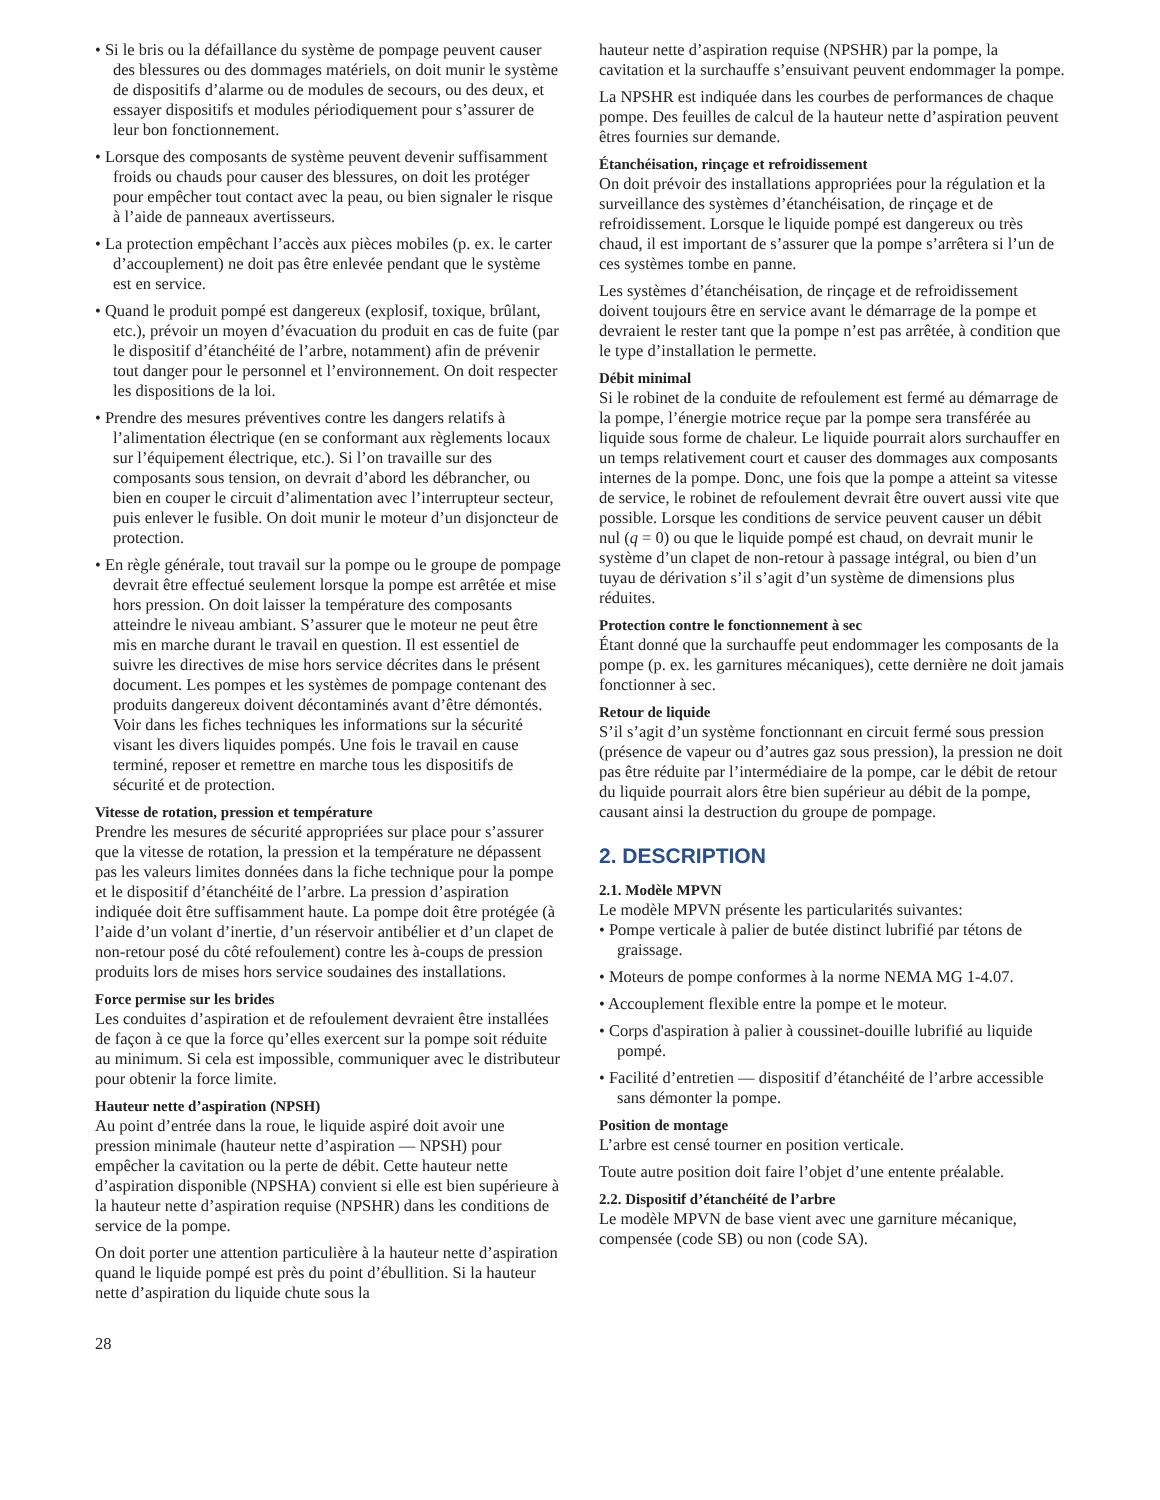• Si le bris ou la défaillance du système de pompage peuvent causer des blessures ou des dommages matériels, on doit munir le système de dispositifs d’alarme ou de modules de secours, ou des deux, et essayer dispositifs et modules périodiquement pour s’assurer de leur bon fonctionnement.
• Lorsque des composants de système peuvent devenir suffisamment froids ou chauds pour causer des blessures, on doit les protéger pour empêcher tout contact avec la peau, ou bien signaler le risque à l’aide de panneaux avertisseurs.
• La protection empêchant l’accès aux pièces mobiles (p. ex. le carter d’accouplement) ne doit pas être enlevée pendant que le système est en service.
• Quand le produit pompé est dangereux (explosif, toxique, brûlant, etc.), prévoir un moyen d’évacuation du produit en cas de fuite (par le dispositif d’étanchéité de l’arbre, notamment) afin de prévenir tout danger pour le personnel et l’environnement. On doit respecter les dispositions de la loi.
• Prendre des mesures préventives contre les dangers relatifs à l’alimentation électrique (en se conformant aux règlements locaux sur l’équipement électrique, etc.). Si l’on travaille sur des composants sous tension, on devrait d’abord les débrancher, ou bien en couper le circuit d’alimentation avec l’interrupteur secteur, puis enlever le fusible. On doit munir le moteur d’un disjoncteur de protection.
• En règle générale, tout travail sur la pompe ou le groupe de pompage devrait être effectué seulement lorsque la pompe est arrêtée et mise hors pression. On doit laisser la température des composants atteindre le niveau ambiant. S’assurer que le moteur ne peut être mis en marche durant le travail en question. Il est essentiel de suivre les directives de mise hors service décrites dans le présent document. Les pompes et les systèmes de pompage contenant des produits dangereux doivent décontaminés avant d’être démontés. Voir dans les fiches techniques les informations sur la sécurité visant les divers liquides pompés. Une fois le travail en cause terminé, reposer et remettre en marche tous les dispositifs de sécurité et de protection.
Vitesse de rotation, pression et température
Prendre les mesures de sécurité appropriées sur place pour s’assurer que la vitesse de rotation, la pression et la température ne dépassent pas les valeurs limites données dans la fiche technique pour la pompe et le dispositif d’étanchéité de l’arbre. La pression d’aspiration indiquée doit être suffisamment haute. La pompe doit être protégée (à l’aide d’un volant d’inertie, d’un réservoir antibélier et d’un clapet de non-retour posé du côté refoulement) contre les à-coups de pression produits lors de mises hors service soudaines des installations.
Force permise sur les brides
Les conduites d’aspiration et de refoulement devraient être installées de façon à ce que la force qu’elles exercent sur la pompe soit réduite au minimum. Si cela est impossible, communiquer avec le distributeur pour obtenir la force limite.
Hauteur nette d’aspiration (NPSH)
Au point d’entrée dans la roue, le liquide aspiré doit avoir une pression minimale (hauteur nette d’aspiration — NPSH) pour empêcher la cavitation ou la perte de débit. Cette hauteur nette d’aspiration disponible (NPSHA) convient si elle est bien supérieure à la hauteur nette d’aspiration requise (NPSHR) dans les conditions de service de la pompe.
On doit porter une attention particulière à la hauteur nette d’aspiration quand le liquide pompé est près du point d’ébullition. Si la hauteur nette d’aspiration du liquide chute sous la
hauteur nette d’aspiration requise (NPSHR) par la pompe, la cavitation et la surchauffe s’ensuivant peuvent endommager la pompe.
La NPSHR est indiquée dans les courbes de performances de chaque pompe. Des feuilles de calcul de la hauteur nette d’aspiration peuvent êtres fournies sur demande.
Étanchéisation, rinçage et refroidissement
On doit prévoir des installations appropriées pour la régulation et la surveillance des systèmes d’étanchéisation, de rinçage et de refroidissement. Lorsque le liquide pompé est dangereux ou très chaud, il est important de s’assurer que la pompe s’arrêtera si l’un de ces systèmes tombe en panne.
Les systèmes d’étanchéisation, de rinçage et de refroidissement doivent toujours être en service avant le démarrage de la pompe et devraient le rester tant que la pompe n’est pas arrêtée, à condition que le type d’installation le permette.
Débit minimal
Si le robinet de la conduite de refoulement est fermé au démarrage de la pompe, l’énergie motrice reçue par la pompe sera transférée au liquide sous forme de chaleur. Le liquide pourrait alors surchauffer en un temps relativement court et causer des dommages aux composants internes de la pompe. Donc, une fois que la pompe a atteint sa vitesse de service, le robinet de refoulement devrait être ouvert aussi vite que possible. Lorsque les conditions de service peuvent causer un débit nul (q = 0) ou que le liquide pompé est chaud, on devrait munir le système d’un clapet de non-retour à passage intégral, ou bien d’un tuyau de dérivation s’il s’agit d’un système de dimensions plus réduites.
Protection contre le fonctionnement à sec
Étant donné que la surchauffe peut endommager les composants de la pompe (p. ex. les garnitures mécaniques), cette dernière ne doit jamais fonctionner à sec.
Retour de liquide
S’il s’agit d’un système fonctionnant en circuit fermé sous pression (présence de vapeur ou d’autres gaz sous pression), la pression ne doit pas être réduite par l’intermédiaire de la pompe, car le débit de retour du liquide pourrait alors être bien supérieur au débit de la pompe, causant ainsi la destruction du groupe de pompage.
2. DESCRIPTION
2.1. Modèle MPVN
Le modèle MPVN présente les particularités suivantes:
• Pompe verticale à palier de butée distinct lubrifié par tétons de graissage.
• Moteurs de pompe conformes à la norme NEMA MG 1-4.07.
• Accouplement flexible entre la pompe et le moteur.
• Corps d'aspiration à palier à coussinet-douille lubrifié au liquide pompé.
• Facilité d’entretien — dispositif d’étanchéité de l’arbre accessible sans démonter la pompe.
Position de montage
L’arbre est censé tourner en position verticale.
Toute autre position doit faire l’objet d’une entente préalable.
2.2. Dispositif d’étanchéité de l’arbre
Le modèle MPVN de base vient avec une garniture mécanique, compensée (code SB) ou non (code SA).
28